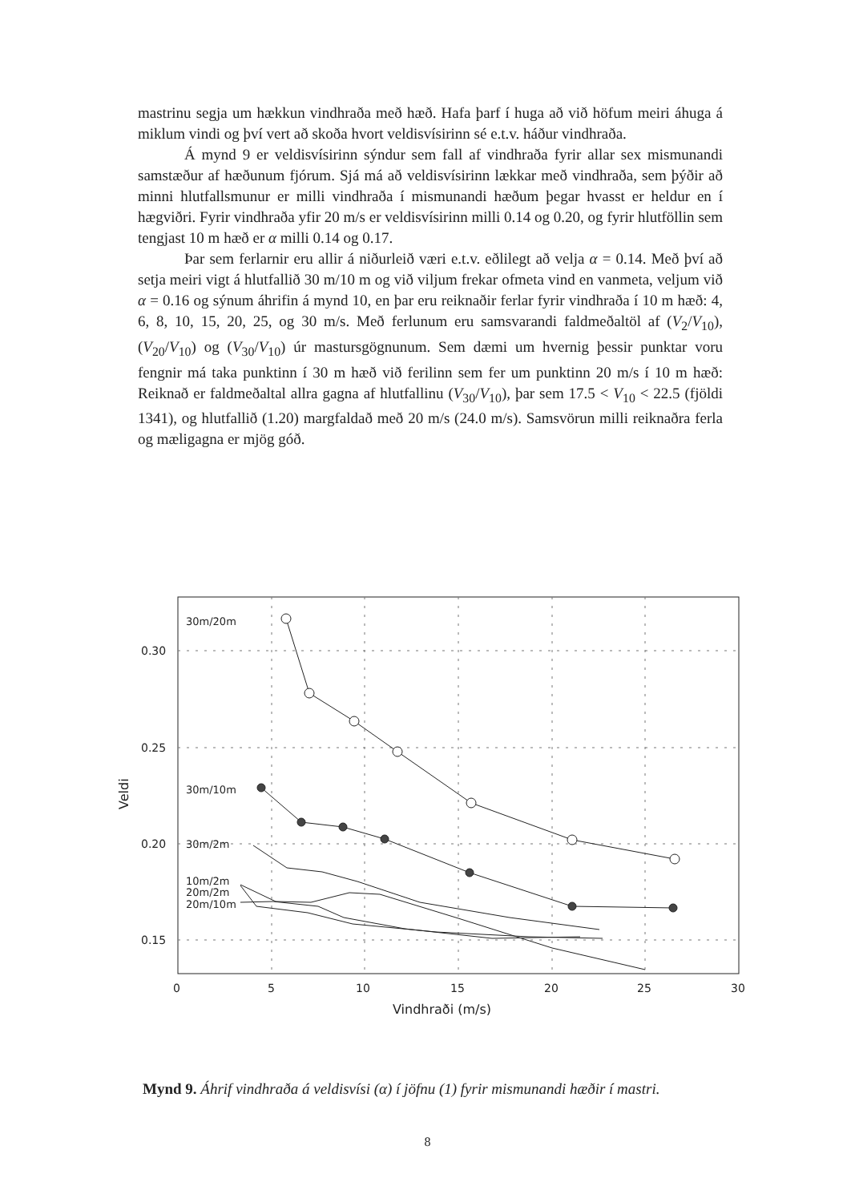mastrinu segja um hækkun vindhraða með hæð. Hafa þarf í huga að við höfum meiri áhuga á miklum vindi og því vert að skoða hvort veldisvísirinn sé e.t.v. háður vindhraða.
Á mynd 9 er veldisvísirinn sýndur sem fall af vindhraða fyrir allar sex mismunandi samstæður af hæðunum fjórum. Sjá má að veldisvísirinn lækkar með vindhraða, sem þýðir að minni hlutfallsmunur er milli vindhraða í mismunandi hæðum þegar hvasst er heldur en í hægviðri. Fyrir vindhraða yfir 20 m/s er veldisvísirinn milli 0.14 og 0.20, og fyrir hlutföllin sem tengjast 10 m hæð er α milli 0.14 og 0.17.
Þar sem ferlarnir eru allir á niðurleið væri e.t.v. eðlilegt að velja α = 0.14. Með því að setja meiri vigt á hlutfallið 30 m/10 m og við viljum frekar ofmeta vind en vanmeta, veljum við α = 0.16 og sýnum áhrifin á mynd 10, en þar eru reiknaðir ferlar fyrir vindhraða í 10 m hæð: 4, 6, 8, 10, 15, 20, 25, og 30 m/s. Með ferlunum eru samsvarandi faldmeðaltöl af (V<sub>2</sub>/V<sub>10</sub>), (V<sub>20</sub>/V<sub>10</sub>) og (V<sub>30</sub>/V<sub>10</sub>) úr mastursgögnunum. Sem dæmi um hvernig þessir punktar voru fengnir má taka punktinn í 30 m hæð við ferilinn sem fer um punktinn 20 m/s í 10 m hæð: Reiknað er faldmeðaltal allra gagna af hlutfallinu (V<sub>30</sub>/V<sub>10</sub>), þar sem 17.5 < V<sub>10</sub> < 22.5 (fjöldi 1341), og hlutfallið (1.20) margfaldað með 20 m/s (24.0 m/s). Samsvörun milli reiknaðra ferla og mæligagna er mjög góð.
30m/20m
30m/10m
30m/2m
10m/2m
20m/2m
20m/10m
0.30
0.25
0.20
0.15
0
5
10
15
20
25
30
Vindhraði (m/s)
Veldi
Mynd 9. Áhrif vindhraða á veldisvísi (α) í jöfnu (1) fyrir mismunandi hæðir í mastri.
8